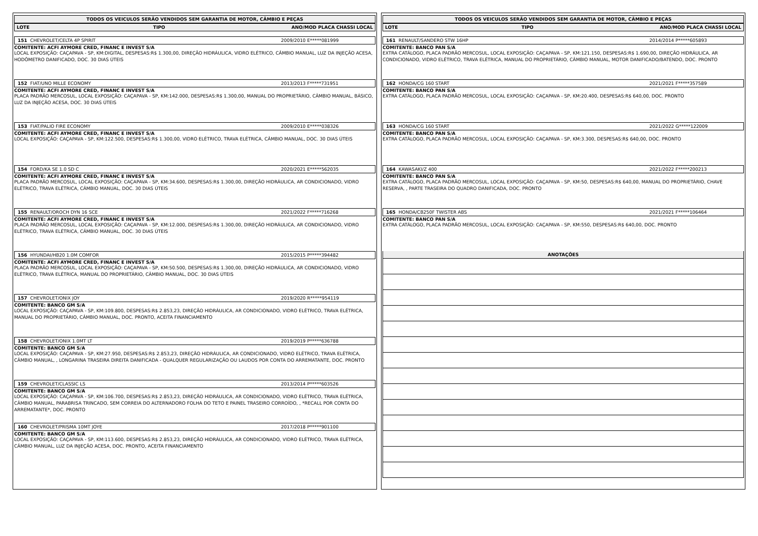TODOS OS VEICULOS SERÃO VENDIDOS SEM GARANTIA DE MOTOR, CÂMBIO E PEÇAS
LOTE TIPO ANO/MOD PLACA CHASSI LOCAL
151 CHEVROLET/CELTA 4P SPIRIT 2009/2010 E*****081999
COMITENTE: ACFI AYMORE CRED, FINANC E INVEST S/A
LOCAL EXPOSIÇÃO: CAÇAPAVA - SP, KM:DIGITAL, DESPESAS:R$ 1.300,00, DIREÇÃO HIDRÁULICA, VIDRO ELÉTRICO, CÂMBIO MANUAL, LUZ DA INJEÇÃO ACESA, HODÔMETRO DANIFICADO, DOC. 30 DIAS ÚTEIS
152 FIAT/UNO MILLE ECONOMY 2013/2013 F*****731951
COMITENTE: ACFI AYMORE CRED, FINANC E INVEST S/A
PLACA PADRÃO MERCOSUL, LOCAL EXPOSIÇÃO: CAÇAPAVA - SP, KM:142.000, DESPESAS:R$ 1.300,00, MANUAL DO PROPRIETÁRIO, CÂMBIO MANUAL, BÁSICO, LUZ DA INJEÇÃO ACESA, DOC. 30 DIAS ÚTEIS
153 FIAT/PALIO FIRE ECONOMY 2009/2010 E*****038326
COMITENTE: ACFI AYMORE CRED, FINANC E INVEST S/A
LOCAL EXPOSIÇÃO: CAÇAPAVA - SP, KM:122.500, DESPESAS:R$ 1.300,00, VIDRO ELÉTRICO, TRAVA ELÉTRICA, CÂMBIO MANUAL, DOC. 30 DIAS ÚTEIS
154 FORD/KA SE 1.0 SD C 2020/2021 E*****562035
COMITENTE: ACFI AYMORE CRED, FINANC E INVEST S/A
PLACA PADRÃO MERCOSUL, LOCAL EXPOSIÇÃO: CAÇAPAVA - SP, KM:34.600, DESPESAS:R$ 1.300,00, DIREÇÃO HIDRÁULICA, AR CONDICIONADO, VIDRO ELÉTRICO, TRAVA ELÉTRICA, CÂMBIO MANUAL, DOC. 30 DIAS ÚTEIS
155 RENAULT/OROCH DYN 16 SCE 2021/2022 F*****716268
COMITENTE: ACFI AYMORE CRED, FINANC E INVEST S/A
PLACA PADRÃO MERCOSUL, LOCAL EXPOSIÇÃO: CAÇAPAVA - SP, KM:12.000, DESPESAS:R$ 1.300,00, DIREÇÃO HIDRÁULICA, AR CONDICIONADO, VIDRO ELÉTRICO, TRAVA ELÉTRICA, CÂMBIO MANUAL, DOC. 30 DIAS ÚTEIS
156 HYUNDAI/HB20 1.0M COMFOR 2015/2015 P*****394482
COMITENTE: ACFI AYMORE CRED, FINANC E INVEST S/A
PLACA PADRÃO MERCOSUL, LOCAL EXPOSIÇÃO: CAÇAPAVA - SP, KM:50.500, DESPESAS:R$ 1.300,00, DIREÇÃO HIDRÁULICA, AR CONDICIONADO, VIDRO ELÉTRICO, TRAVA ELÉTRICA, MANUAL DO PROPRIETÁRIO, CÂMBIO MANUAL, DOC. 30 DIAS ÚTEIS
157 CHEVROLET/ONIX JOY 2019/2020 R*****954119
COMITENTE: BANCO GM S/A
LOCAL EXPOSIÇÃO: CAÇAPAVA - SP, KM:109.800, DESPESAS:R$ 2.853,23, DIREÇÃO HIDRÁULICA, AR CONDICIONADO, VIDRO ELÉTRICO, TRAVA ELÉTRICA, MANUAL DO PROPRIETÁRIO, CÂMBIO MANUAL, DOC. PRONTO, ACEITA FINANCIAMENTO
158 CHEVROLET/ONIX 1.0MT LT 2019/2019 P*****636788
COMITENTE: BANCO GM S/A
LOCAL EXPOSIÇÃO: CAÇAPAVA - SP, KM:27.950, DESPESAS:R$ 2.853,23, DIREÇÃO HIDRÁULICA, AR CONDICIONADO, VIDRO ELÉTRICO, TRAVA ELÉTRICA, CÂMBIO MANUAL, , LONGARINA TRASEIRA DIREITA DANIFICADA - QUALQUER REGULARIZAÇÃO OU LAUDOS POR CONTA DO ARREMATANTE, DOC. PRONTO
159 CHEVROLET/CLASSIC LS 2013/2014 P*****603526
COMITENTE: BANCO GM S/A
LOCAL EXPOSIÇÃO: CAÇAPAVA - SP, KM:106.700, DESPESAS:R$ 2.853,23, DIREÇÃO HIDRÁULICA, AR CONDICIONADO, VIDRO ELÉTRICO, TRAVA ELÉTRICA, CÂMBIO MANUAL, PARABRISA TRINCADO, SEM CORREIA DO ALTERNADORO FOLHA DO TETO E PAINEL TRASEIRO CORROÍDO, , *RECALL POR CONTA DO ARREMATANTE*, DOC. PRONTO
160 CHEVROLET/PRISMA 10MT JOYE 2017/2018 P*****901100
COMITENTE: BANCO GM S/A
LOCAL EXPOSIÇÃO: CAÇAPAVA - SP, KM:113.600, DESPESAS:R$ 2.853,23, DIREÇÃO HIDRÁULICA, AR CONDICIONADO, VIDRO ELÉTRICO, TRAVA ELÉTRICA, CÂMBIO MANUAL, LUZ DA INJEÇÃO ACESA, DOC. PRONTO, ACEITA FINANCIAMENTO
TODOS OS VEICULOS SERÃO VENDIDOS SEM GARANTIA DE MOTOR, CÂMBIO E PEÇAS
LOTE TIPO ANO/MOD PLACA CHASSI LOCAL
161 RENAULT/SANDERO STW 16HP 2014/2014 P*****605893
COMITENTE: BANCO PAN S/A
EXTRA CATÁLOGO, PLACA PADRÃO MERCOSUL, LOCAL EXPOSIÇÃO: CAÇAPAVA - SP, KM:121.150, DESPESAS:R$ 1.690,00, DIREÇÃO HIDRÁULICA, AR CONDICIONADO, VIDRO ELÉTRICO, TRAVA ELÉTRICA, MANUAL DO PROPRIETÁRIO, CÂMBIO MANUAL, MOTOR DANIFICADO/BATENDO, DOC. PRONTO
162 HONDA/CG 160 START 2021/2021 F*****357589
COMITENTE: BANCO PAN S/A
EXTRA CATÁLOGO, PLACA PADRÃO MERCOSUL, LOCAL EXPOSIÇÃO: CAÇAPAVA - SP, KM:20.400, DESPESAS:R$ 640,00, DOC. PRONTO
163 HONDA/CG 160 START 2021/2022 G*****122009
COMITENTE: BANCO PAN S/A
EXTRA CATÁLOGO, PLACA PADRÃO MERCOSUL, LOCAL EXPOSIÇÃO: CAÇAPAVA - SP, KM:3.300, DESPESAS:R$ 640,00, DOC. PRONTO
164 KAWASAKI/Z 400 2021/2022 F*****200213
COMITENTE: BANCO PAN S/A
EXTRA CATÁLOGO, PLACA PADRÃO MERCOSUL, LOCAL EXPOSIÇÃO: CAÇAPAVA - SP, KM:50, DESPESAS:R$ 640,00, MANUAL DO PROPRIETÁRIO, CHAVE RESERVA, , PARTE TRASEIRA DO QUADRO DANIFICADA, DOC. PRONTO
165 HONDA/CB250F TWISTER ABS 2021/2021 F*****106464
COMITENTE: BANCO PAN S/A
EXTRA CATÁLOGO, PLACA PADRÃO MERCOSUL, LOCAL EXPOSIÇÃO: CAÇAPAVA - SP, KM:550, DESPESAS:R$ 640,00, DOC. PRONTO
ANOTAÇÕES